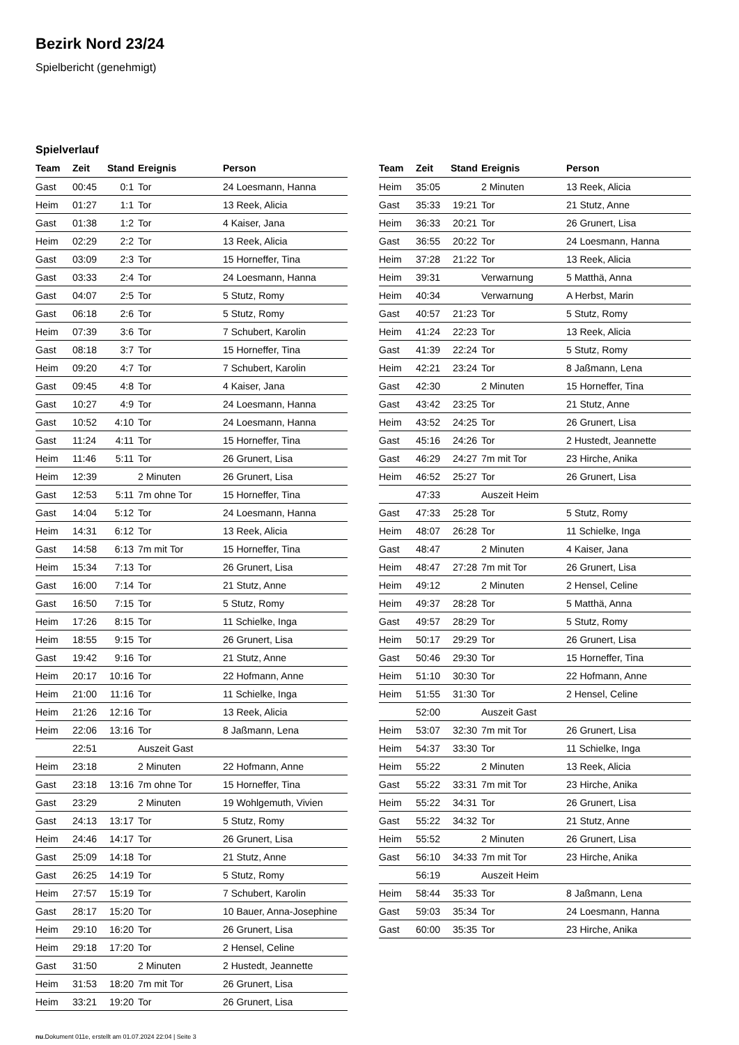Bezirk Nord 23/24
Spielbericht (genehmigt)
Spielverlauf
| Team | Zeit | Stand | Ereignis | Person |
| --- | --- | --- | --- | --- |
| Gast | 00:45 | 0:1 | Tor | 24 Loesmann, Hanna |
| Heim | 01:27 | 1:1 | Tor | 13 Reek, Alicia |
| Gast | 01:38 | 1:2 | Tor | 4 Kaiser, Jana |
| Heim | 02:29 | 2:2 | Tor | 13 Reek, Alicia |
| Gast | 03:09 | 2:3 | Tor | 15 Horneffer, Tina |
| Gast | 03:33 | 2:4 | Tor | 24 Loesmann, Hanna |
| Gast | 04:07 | 2:5 | Tor | 5 Stutz, Romy |
| Gast | 06:18 | 2:6 | Tor | 5 Stutz, Romy |
| Heim | 07:39 | 3:6 | Tor | 7 Schubert, Karolin |
| Gast | 08:18 | 3:7 | Tor | 15 Horneffer, Tina |
| Heim | 09:20 | 4:7 | Tor | 7 Schubert, Karolin |
| Gast | 09:45 | 4:8 | Tor | 4 Kaiser, Jana |
| Gast | 10:27 | 4:9 | Tor | 24 Loesmann, Hanna |
| Gast | 10:52 | 4:10 | Tor | 24 Loesmann, Hanna |
| Gast | 11:24 | 4:11 | Tor | 15 Horneffer, Tina |
| Heim | 11:46 | 5:11 | Tor | 26 Grunert, Lisa |
| Heim | 12:39 | | 2 Minuten | 26 Grunert, Lisa |
| Gast | 12:53 | 5:11 | 7m ohne Tor | 15 Horneffer, Tina |
| Gast | 14:04 | 5:12 | Tor | 24 Loesmann, Hanna |
| Heim | 14:31 | 6:12 | Tor | 13 Reek, Alicia |
| Gast | 14:58 | 6:13 | 7m mit Tor | 15 Horneffer, Tina |
| Heim | 15:34 | 7:13 | Tor | 26 Grunert, Lisa |
| Gast | 16:00 | 7:14 | Tor | 21 Stutz, Anne |
| Gast | 16:50 | 7:15 | Tor | 5 Stutz, Romy |
| Heim | 17:26 | 8:15 | Tor | 11 Schielke, Inga |
| Heim | 18:55 | 9:15 | Tor | 26 Grunert, Lisa |
| Gast | 19:42 | 9:16 | Tor | 21 Stutz, Anne |
| Heim | 20:17 | 10:16 | Tor | 22 Hofmann, Anne |
| Heim | 21:00 | 11:16 | Tor | 11 Schielke, Inga |
| Heim | 21:26 | 12:16 | Tor | 13 Reek, Alicia |
| Heim | 22:06 | 13:16 | Tor | 8 Jaßmann, Lena |
| | 22:51 | | Auszeit Gast | |
| Heim | 23:18 | | 2 Minuten | 22 Hofmann, Anne |
| Gast | 23:18 | 13:16 | 7m ohne Tor | 15 Horneffer, Tina |
| Gast | 23:29 | | 2 Minuten | 19 Wohlgemuth, Vivien |
| Gast | 24:13 | 13:17 | Tor | 5 Stutz, Romy |
| Heim | 24:46 | 14:17 | Tor | 26 Grunert, Lisa |
| Gast | 25:09 | 14:18 | Tor | 21 Stutz, Anne |
| Gast | 26:25 | 14:19 | Tor | 5 Stutz, Romy |
| Heim | 27:57 | 15:19 | Tor | 7 Schubert, Karolin |
| Gast | 28:17 | 15:20 | Tor | 10 Bauer, Anna-Josephine |
| Heim | 29:10 | 16:20 | Tor | 26 Grunert, Lisa |
| Heim | 29:18 | 17:20 | Tor | 2 Hensel, Celine |
| Gast | 31:50 | | 2 Minuten | 2 Hustedt, Jeannette |
| Heim | 31:53 | 18:20 | 7m mit Tor | 26 Grunert, Lisa |
| Heim | 33:21 | 19:20 | Tor | 26 Grunert, Lisa |
| Team | Zeit | Stand | Ereignis | Person |
| --- | --- | --- | --- | --- |
| Heim | 35:05 | | 2 Minuten | 13 Reek, Alicia |
| Gast | 35:33 | 19:21 | Tor | 21 Stutz, Anne |
| Heim | 36:33 | 20:21 | Tor | 26 Grunert, Lisa |
| Gast | 36:55 | 20:22 | Tor | 24 Loesmann, Hanna |
| Heim | 37:28 | 21:22 | Tor | 13 Reek, Alicia |
| Heim | 39:31 | | Verwarnung | 5 Matthä, Anna |
| Heim | 40:34 | | Verwarnung | A Herbst, Marin |
| Gast | 40:57 | 21:23 | Tor | 5 Stutz, Romy |
| Heim | 41:24 | 22:23 | Tor | 13 Reek, Alicia |
| Gast | 41:39 | 22:24 | Tor | 5 Stutz, Romy |
| Heim | 42:21 | 23:24 | Tor | 8 Jaßmann, Lena |
| Gast | 42:30 | | 2 Minuten | 15 Horneffer, Tina |
| Gast | 43:42 | 23:25 | Tor | 21 Stutz, Anne |
| Heim | 43:52 | 24:25 | Tor | 26 Grunert, Lisa |
| Gast | 45:16 | 24:26 | Tor | 2 Hustedt, Jeannette |
| Gast | 46:29 | 24:27 | 7m mit Tor | 23 Hirche, Anika |
| Heim | 46:52 | 25:27 | Tor | 26 Grunert, Lisa |
| | 47:33 | | Auszeit Heim | |
| Gast | 47:33 | 25:28 | Tor | 5 Stutz, Romy |
| Heim | 48:07 | 26:28 | Tor | 11 Schielke, Inga |
| Gast | 48:47 | | 2 Minuten | 4 Kaiser, Jana |
| Heim | 48:47 | 27:28 | 7m mit Tor | 26 Grunert, Lisa |
| Heim | 49:12 | | 2 Minuten | 2 Hensel, Celine |
| Heim | 49:37 | 28:28 | Tor | 5 Matthä, Anna |
| Gast | 49:57 | 28:29 | Tor | 5 Stutz, Romy |
| Heim | 50:17 | 29:29 | Tor | 26 Grunert, Lisa |
| Gast | 50:46 | 29:30 | Tor | 15 Horneffer, Tina |
| Heim | 51:10 | 30:30 | Tor | 22 Hofmann, Anne |
| Heim | 51:55 | 31:30 | Tor | 2 Hensel, Celine |
| | 52:00 | | Auszeit Gast | |
| Heim | 53:07 | 32:30 | 7m mit Tor | 26 Grunert, Lisa |
| Heim | 54:37 | 33:30 | Tor | 11 Schielke, Inga |
| Heim | 55:22 | | 2 Minuten | 13 Reek, Alicia |
| Gast | 55:22 | 33:31 | 7m mit Tor | 23 Hirche, Anika |
| Heim | 55:22 | 34:31 | Tor | 26 Grunert, Lisa |
| Gast | 55:22 | 34:32 | Tor | 21 Stutz, Anne |
| Heim | 55:52 | | 2 Minuten | 26 Grunert, Lisa |
| Gast | 56:10 | 34:33 | 7m mit Tor | 23 Hirche, Anika |
| | 56:19 | | Auszeit Heim | |
| Heim | 58:44 | 35:33 | Tor | 8 Jaßmann, Lena |
| Gast | 59:03 | 35:34 | Tor | 24 Loesmann, Hanna |
| Gast | 60:00 | 35:35 | Tor | 23 Hirche, Anika |
nu.Dokument 011e, erstellt am 01.07.2024 22:04 | Seite 3